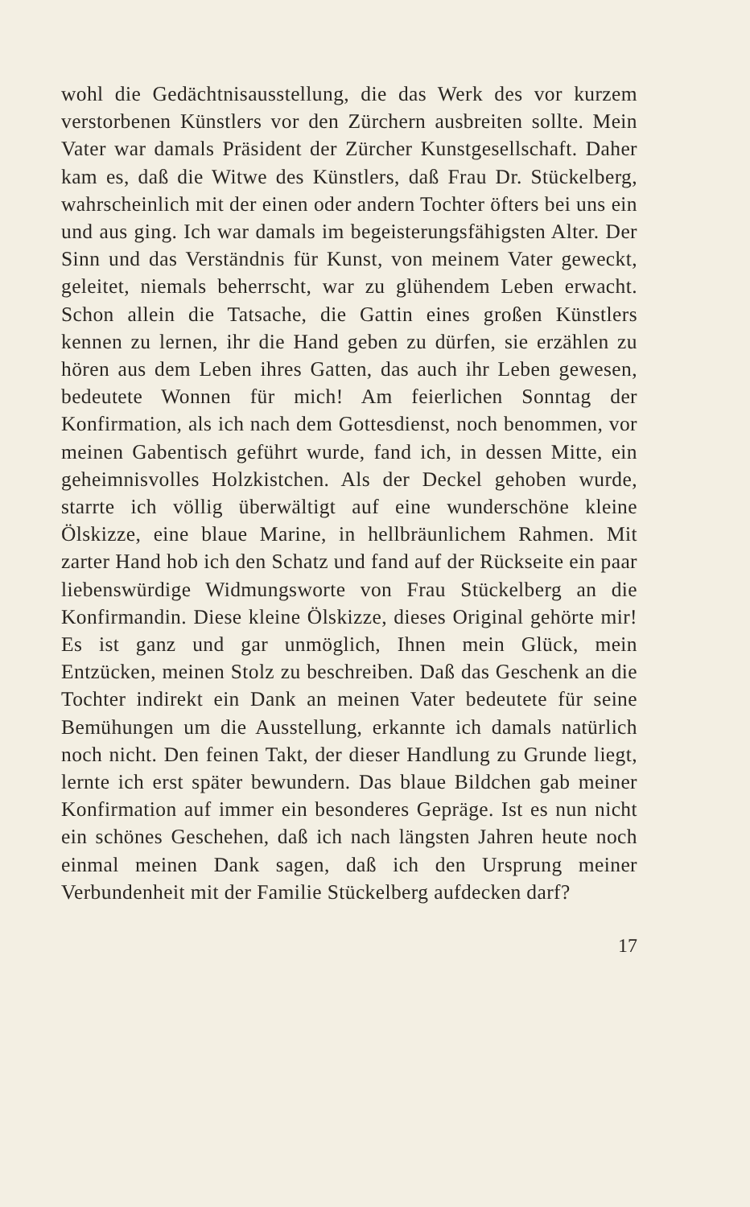wohl die Gedächtnisausstellung, die das Werk des vor kurzem verstorbenen Künstlers vor den Zürchern ausbreiten sollte. Mein Vater war damals Präsident der Zürcher Kunstgesellschaft. Daher kam es, daß die Witwe des Künstlers, daß Frau Dr. Stückelberg, wahrscheinlich mit der einen oder andern Tochter öfters bei uns ein und aus ging. Ich war damals im begeisterungsfähigsten Alter. Der Sinn und das Verständnis für Kunst, von meinem Vater geweckt, geleitet, niemals beherrscht, war zu glühendem Leben erwacht. Schon allein die Tatsache, die Gattin eines großen Künstlers kennen zu lernen, ihr die Hand geben zu dürfen, sie erzählen zu hören aus dem Leben ihres Gatten, das auch ihr Leben gewesen, bedeutete Wonnen für mich! Am feierlichen Sonntag der Konfirmation, als ich nach dem Gottesdienst, noch benommen, vor meinen Gabentisch geführt wurde, fand ich, in dessen Mitte, ein geheimnisvolles Holzkistchen. Als der Deckel gehoben wurde, starrte ich völlig überwältigt auf eine wunderschöne kleine Ölskizze, eine blaue Marine, in hellbräunlichem Rahmen. Mit zarter Hand hob ich den Schatz und fand auf der Rückseite ein paar liebenswürdige Widmungsworte von Frau Stückelberg an die Konfirmandin. Diese kleine Ölskizze, dieses Original gehörte mir! Es ist ganz und gar unmöglich, Ihnen mein Glück, mein Entzücken, meinen Stolz zu beschreiben. Daß das Geschenk an die Tochter indirekt ein Dank an meinen Vater bedeutete für seine Bemühungen um die Ausstellung, erkannte ich damals natürlich noch nicht. Den feinen Takt, der dieser Handlung zu Grunde liegt, lernte ich erst später bewundern. Das blaue Bildchen gab meiner Konfirmation auf immer ein besonderes Gepräge. Ist es nun nicht ein schönes Geschehen, daß ich nach längsten Jahren heute noch einmal meinen Dank sagen, daß ich den Ursprung meiner Verbundenheit mit der Familie Stückelberg aufdecken darf?
17